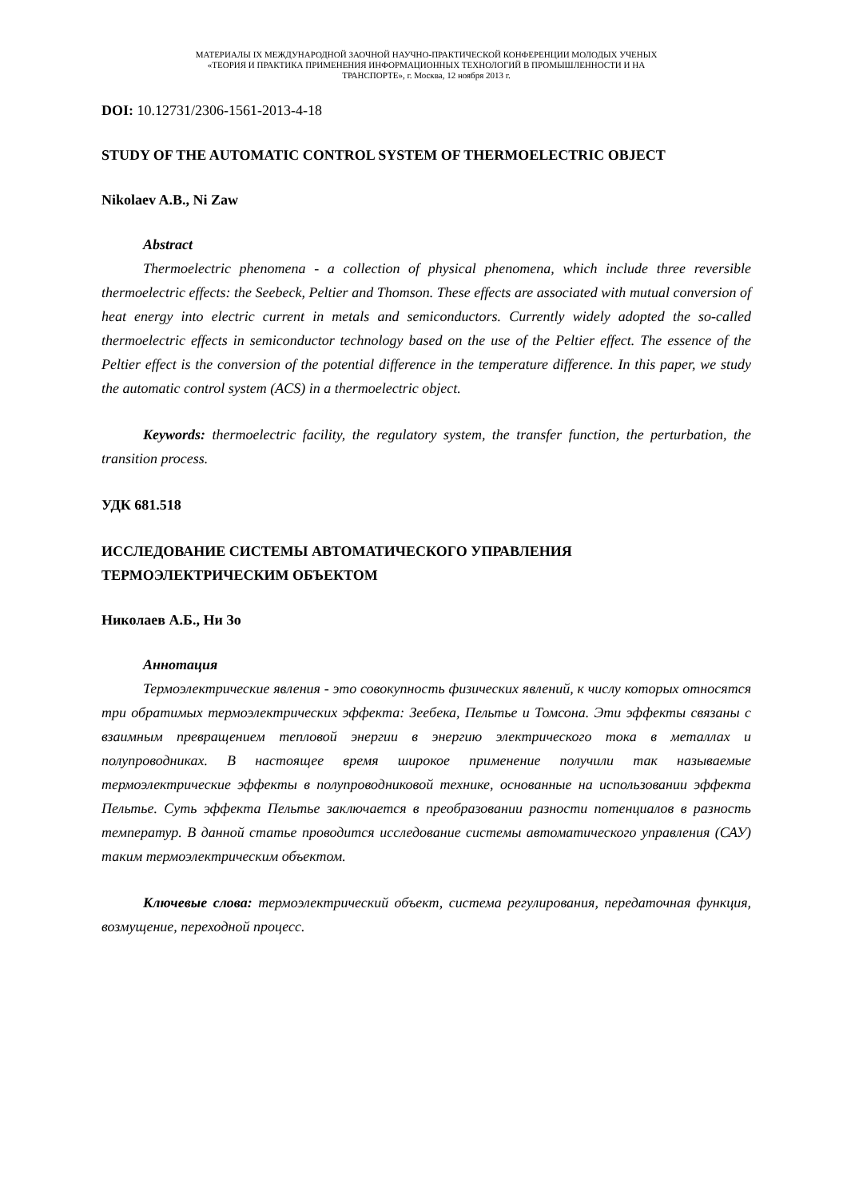МАТЕРИАЛЫ IX МЕЖДУНАРОДНОЙ ЗАОЧНОЙ НАУЧНО-ПРАКТИЧЕСКОЙ КОНФЕРЕНЦИИ МОЛОДЫХ УЧЕНЫХ
«ТЕОРИЯ И ПРАКТИКА ПРИМЕНЕНИЯ ИНФОРМАЦИОННЫХ ТЕХНОЛОГИЙ В ПРОМЫШЛЕННОСТИ И НА
ТРАНСПОРТЕ», г. Москва, 12 ноября 2013 г.
DOI: 10.12731/2306-1561-2013-4-18
STUDY OF THE AUTOMATIC CONTROL SYSTEM OF THERMOELECTRIC OBJECT
Nikolaev A.B., Ni Zaw
Abstract
Thermoelectric phenomena - a collection of physical phenomena, which include three reversible thermoelectric effects: the Seebeck, Peltier and Thomson. These effects are associated with mutual conversion of heat energy into electric current in metals and semiconductors. Currently widely adopted the so-called thermoelectric effects in semiconductor technology based on the use of the Peltier effect. The essence of the Peltier effect is the conversion of the potential difference in the temperature difference. In this paper, we study the automatic control system (ACS) in a thermoelectric object.
Keywords: thermoelectric facility, the regulatory system, the transfer function, the perturbation, the transition process.
УДК 681.518
ИССЛЕДОВАНИЕ СИСТЕМЫ АВТОМАТИЧЕСКОГО УПРАВЛЕНИЯ ТЕРМОЭЛЕКТРИЧЕСКИМ ОБЪЕКТОМ
Николаев А.Б., Ни Зо
Аннотация
Термоэлектрические явления - это совокупность физических явлений, к числу которых относятся три обратимых термоэлектрических эффекта: Зеебека, Пельтье и Томсона. Эти эффекты связаны с взаимным превращением тепловой энергии в энергию электрического тока в металлах и полупроводниках. В настоящее время широкое применение получили так называемые термоэлектрические эффекты в полупроводниковой технике, основанные на использовании эффекта Пельтье. Суть эффекта Пельтье заключается в преобразовании разности потенциалов в разность температур. В данной статье проводится исследование системы автоматического управления (САУ) таким термоэлектрическим объектом.
Ключевые слова: термоэлектрический объект, система регулирования, передаточная функция, возмущение, переходной процесс.